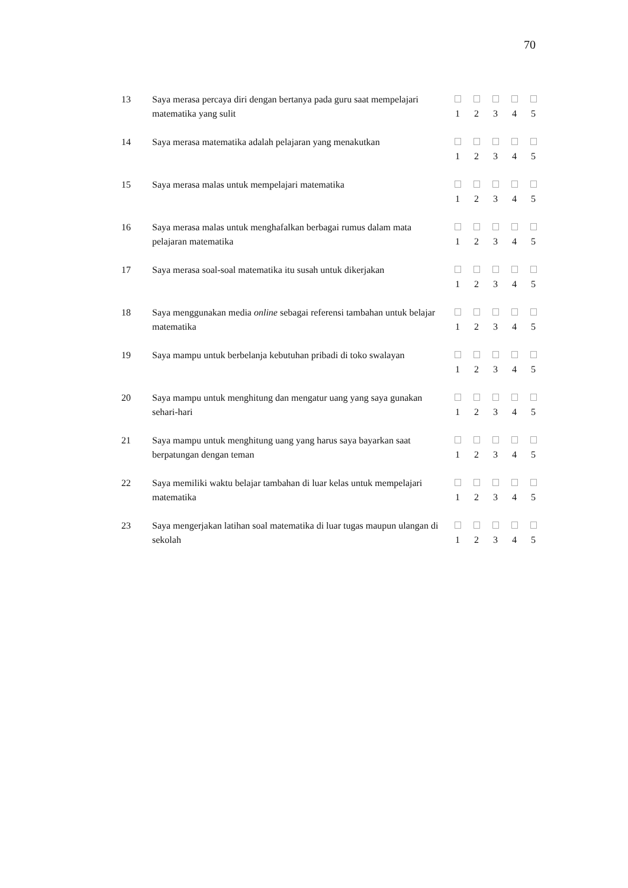70
| 13 | Saya merasa percaya diri dengan bertanya pada guru saat mempelajari matematika yang sulit | | | | | |
| | | 1 | 2 | 3 | 4 | 5 |
| 14 | Saya merasa matematika adalah pelajaran yang menakutkan | | | | | |
| | | 1 | 2 | 3 | 4 | 5 |
| 15 | Saya merasa malas untuk mempelajari matematika | | | | | |
| | | 1 | 2 | 3 | 4 | 5 |
| 16 | Saya merasa malas untuk menghafalkan berbagai rumus dalam mata pelajaran matematika | | | | | |
| | | 1 | 2 | 3 | 4 | 5 |
| 17 | Saya merasa soal-soal matematika itu susah untuk dikerjakan | | | | | |
| | | 1 | 2 | 3 | 4 | 5 |
| 18 | Saya menggunakan media online sebagai referensi tambahan untuk belajar matematika | | | | | |
| | | 1 | 2 | 3 | 4 | 5 |
| 19 | Saya mampu untuk berbelanja kebutuhan pribadi di toko swalayan | | | | | |
| | | 1 | 2 | 3 | 4 | 5 |
| 20 | Saya mampu untuk menghitung dan mengatur uang yang saya gunakan sehari-hari | | | | | |
| | | 1 | 2 | 3 | 4 | 5 |
| 21 | Saya mampu untuk menghitung uang yang harus saya bayarkan saat berpatungan dengan teman | | | | | |
| | | 1 | 2 | 3 | 4 | 5 |
| 22 | Saya memiliki waktu belajar tambahan di luar kelas untuk mempelajari matematika | | | | | |
| | | 1 | 2 | 3 | 4 | 5 |
| 23 | Saya mengerjakan latihan soal matematika di luar tugas maupun ulangan di sekolah | | | | | |
| | | 1 | 2 | 3 | 4 | 5 |